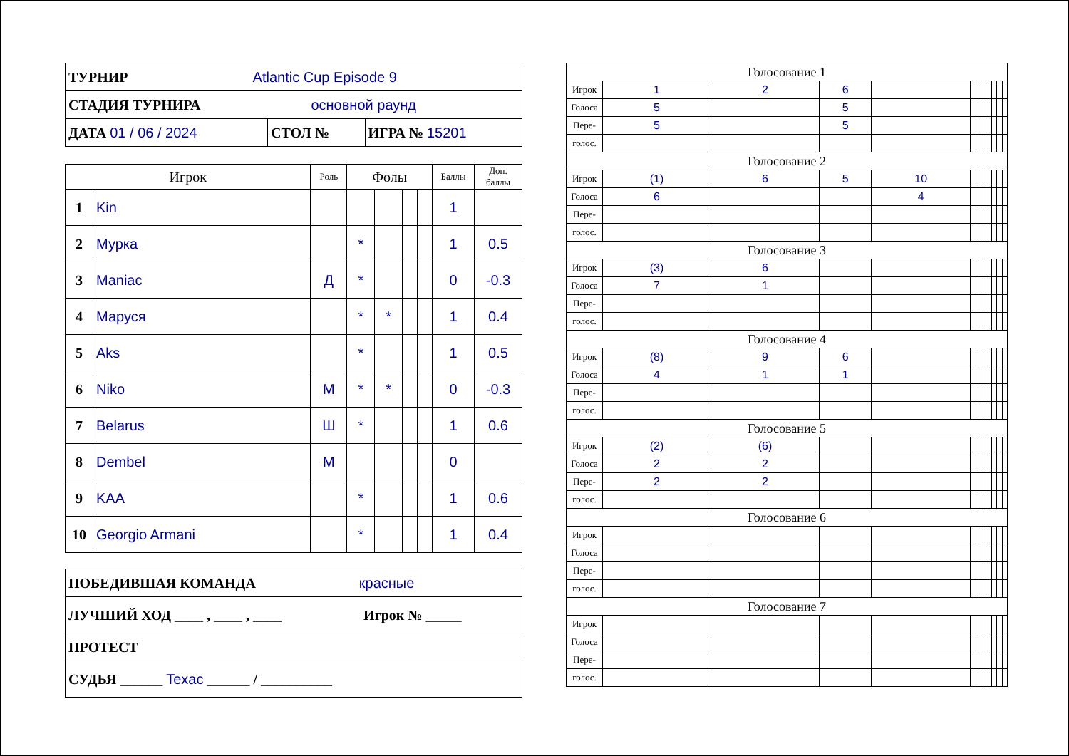| ТУРНИР Atlantic Cup Episode 9 | | |
| СТАДИЯ ТУРНИРА основной раунд | | |
| ДАТА 01 / 06 / 2024 | СТОЛ № | ИГРА № 15201 |
| Игрок | | Роль | Фолы | | | | Баллы | Доп. баллы |
| --- | --- | --- | --- | --- | --- | --- | --- | --- |
| 1 | Kin | | | | | | 1 | |
| 2 | Мурка | | * | | | | 1 | 0.5 |
| 3 | Maniac | Д | * | | | | 0 | -0.3 |
| 4 | Маруся | | * | * | | | 1 | 0.4 |
| 5 | Aks | | * | | | | 1 | 0.5 |
| 6 | Niko | М | * | * | | | 0 | -0.3 |
| 7 | Belarus | Ш | * | | | | 1 | 0.6 |
| 8 | Dembel | М | | | | | 0 | |
| 9 | KAA | | * | | | | 1 | 0.6 |
| 10 | Georgio Armani | | * | | | | 1 | 0.4 |
| ПОБЕДИВШАЯ КОМАНДА красные |
| ЛУЧШИЙ ХОД ____ , ____ , ____ Игрок № _____ |
| ПРОТЕСТ |
| СУДЬЯ ______ Texac ______ / __________ |
| Голосование 1 | | | | | | | | | | | |
| Игрок | 1 | 2 | 6 | | | | | | | | |
| Голоса | 5 | | 5 | | | | | | | | |
| Пере- | 5 | | 5 | | | | | | | | |
| голос. | | | | | | | | | | | |
| Голосование 2 | | | | | | | | | | | |
| Игрок | (1) | 6 | 5 | 10 | | | | | | | |
| Голоса | 6 | | | 4 | | | | | | | |
| Пере- | | | | | | | | | | | |
| голос. | | | | | | | | | | | |
| Голосование 3 | | | | | | | | | | | |
| Игрок | (3) | 6 | | | | | | | | | |
| Голоса | 7 | 1 | | | | | | | | | |
| Пере- | | | | | | | | | | | |
| голос. | | | | | | | | | | | |
| Голосование 4 | | | | | | | | | | | |
| Игрок | (8) | 9 | 6 | | | | | | | | |
| Голоса | 4 | 1 | 1 | | | | | | | | |
| Пере- | | | | | | | | | | | |
| голос. | | | | | | | | | | | |
| Голосование 5 | | | | | | | | | | | |
| Игрок | (2) | (6) | | | | | | | | | |
| Голоса | 2 | 2 | | | | | | | | | |
| Пере- | 2 | 2 | | | | | | | | | |
| голос. | | | | | | | | | | | |
| Голосование 6 | | | | | | | | | | | |
| Игрок | | | | | | | | | | | |
| Голоса | | | | | | | | | | | |
| Пере- | | | | | | | | | | | |
| голос. | | | | | | | | | | | |
| Голосование 7 | | | | | | | | | | | |
| Игрок | | | | | | | | | | | |
| Голоса | | | | | | | | | | | |
| Пере- | | | | | | | | | | | |
| голос. | | | | | | | | | | | |